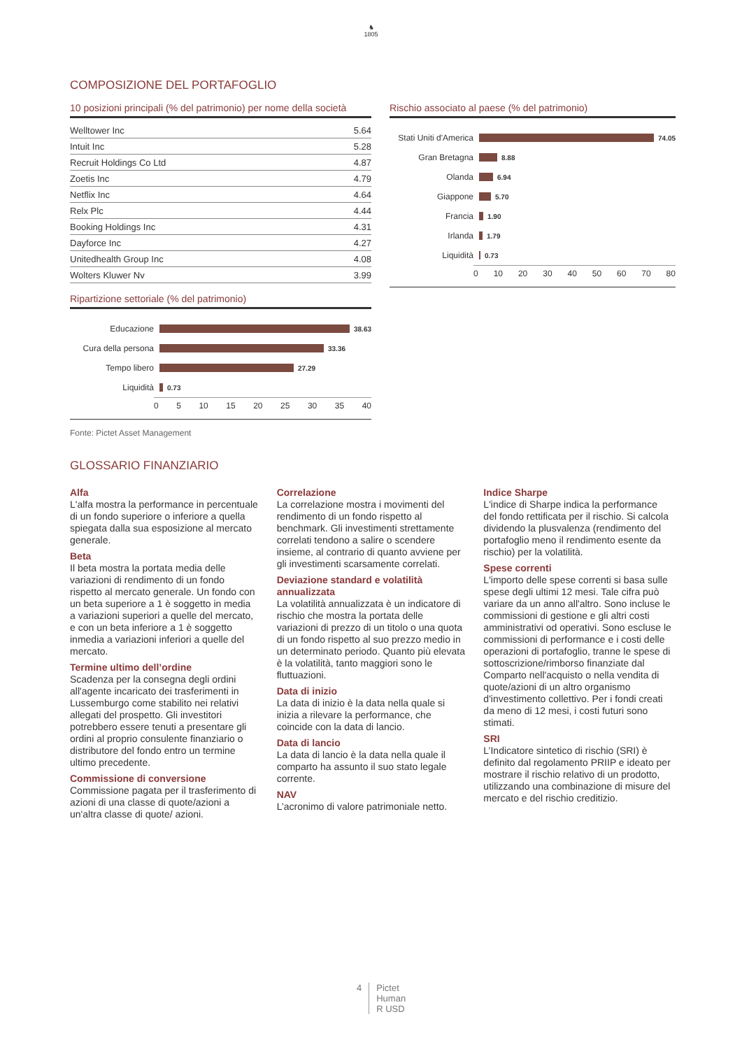♞
1805
COMPOSIZIONE DEL PORTAFOGLIO
10 posizioni principali (% del patrimonio) per nome della società
| Welltower Inc | 5.64 |
| Intuit Inc | 5.28 |
| Recruit Holdings Co Ltd | 4.87 |
| Zoetis Inc | 4.79 |
| Netflix Inc | 4.64 |
| Relx Plc | 4.44 |
| Booking Holdings Inc | 4.31 |
| Dayforce Inc | 4.27 |
| Unitedhealth Group Inc | 4.08 |
| Wolters Kluwer Nv | 3.99 |
Ripartizione settoriale (% del patrimonio)
Educazione 38.63
Cura della persona 33.36
Tempo libero 27.29
Liquidità 0.73
0 5 10 15 20 25 30 35 40
Fonte: Pictet Asset Management
Rischio associato al paese (% del patrimonio)
Stati Uniti d'America 74.05
Gran Bretagna 8.88
Olanda 6.94
Giappone 5.70
Francia 1.90
Irlanda 1.79
Liquidità 0.73
0 10 20 30 40 50 60 70 80
GLOSSARIO FINANZIARIO
Alfa
L'alfa mostra la performance in percentuale di un fondo superiore o inferiore a quella spiegata dalla sua esposizione al mercato generale.
Beta
Il beta mostra la portata media delle variazioni di rendimento di un fondo rispetto al mercato generale. Un fondo con un beta superiore a 1 è soggetto in media a variazioni superiori a quelle del mercato, e con un beta inferiore a 1 è soggetto inmedia a variazioni inferiori a quelle del mercato.
Termine ultimo dell’ordine
Scadenza per la consegna degli ordini all'agente incaricato dei trasferimenti in Lussemburgo come stabilito nei relativi allegati del prospetto. Gli investitori potrebbero essere tenuti a presentare gli ordini al proprio consulente finanziario o distributore del fondo entro un termine ultimo precedente.
Commissione di conversione
Commissione pagata per il trasferimento di azioni di una classe di quote/azioni a un'altra classe di quote/ azioni.
Correlazione
La correlazione mostra i movimenti del rendimento di un fondo rispetto al benchmark. Gli investimenti strettamente correlati tendono a salire o scendere insieme, al contrario di quanto avviene per gli investimenti scarsamente correlati.
Deviazione standard e volatilità annualizzata
La volatilità annualizzata è un indicatore di rischio che mostra la portata delle variazioni di prezzo di un titolo o una quota di un fondo rispetto al suo prezzo medio in un determinato periodo. Quanto più elevata è la volatilità, tanto maggiori sono le fluttuazioni.
Data di inizio
La data di inizio è la data nella quale si inizia a rilevare la performance, che coincide con la data di lancio.
Data di lancio
La data di lancio è la data nella quale il comparto ha assunto il suo stato legale corrente.
NAV
L’acronimo di valore patrimoniale netto.
Indice Sharpe
L'indice di Sharpe indica la performance del fondo rettificata per il rischio. Si calcola dividendo la plusvalenza (rendimento del portafoglio meno il rendimento esente da rischio) per la volatilità.
Spese correnti
L'importo delle spese correnti si basa sulle spese degli ultimi 12 mesi. Tale cifra può variare da un anno all'altro. Sono incluse le commissioni di gestione e gli altri costi amministrativi od operativi. Sono escluse le commissioni di performance e i costi delle operazioni di portafoglio, tranne le spese di sottoscrizione/rimborso finanziate dal Comparto nell'acquisto o nella vendita di quote/azioni di un altro organismo d'investimento collettivo. Per i fondi creati da meno di 12 mesi, i costi futuri sono stimati.
SRI
L’Indicatore sintetico di rischio (SRI) è definito dal regolamento PRIIP e ideato per mostrare il rischio relativo di un prodotto, utilizzando una combinazione di misure del mercato e del rischio creditizio.
4 Pictet
Human
R USD